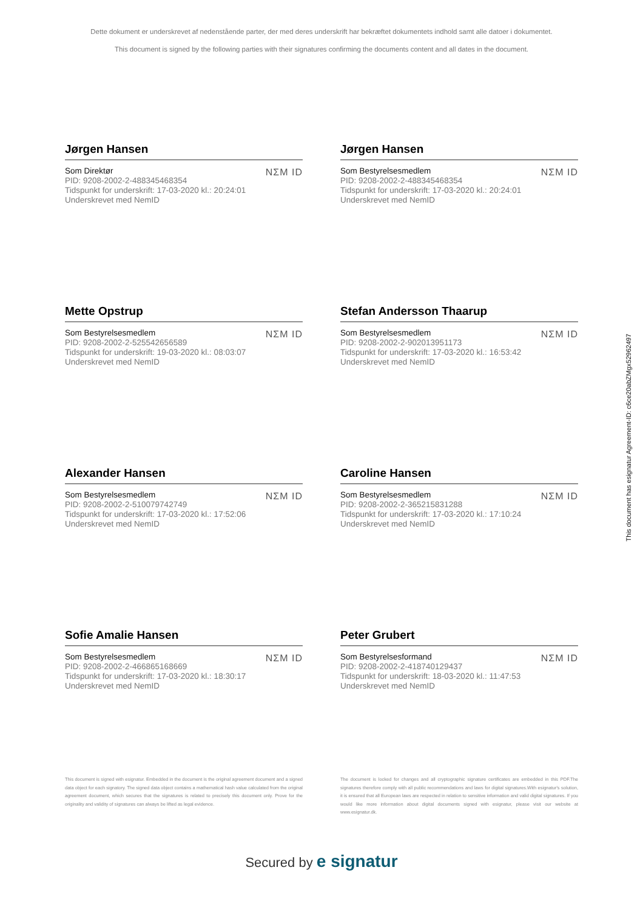Dette dokument er underskrevet af nedenstående parter, der med deres underskrift har bekræftet dokumentets indhold samt alle datoer i dokumentet.
This document is signed by the following parties with their signatures confirming the documents content and all dates in the document.
Jørgen Hansen
Som Direktør
PID: 9208-2002-2-488345468354
Tidspunkt for underskrift: 17-03-2020 kl.: 20:24:01
Underskrevet med NemID
NΣM ID
Jørgen Hansen
Som Bestyrelsesmedlem
PID: 9208-2002-2-488345468354
Tidspunkt for underskrift: 17-03-2020 kl.: 20:24:01
Underskrevet med NemID
NΣM ID
Mette Opstrup
Som Bestyrelsesmedlem
PID: 9208-2002-2-525542656589
Tidspunkt for underskrift: 19-03-2020 kl.: 08:03:07
Underskrevet med NemID
NΣM ID
Stefan Andersson Thaarup
Som Bestyrelsesmedlem
PID: 9208-2002-2-902013951173
Tidspunkt for underskrift: 17-03-2020 kl.: 16:53:42
Underskrevet med NemID
NΣM ID
Alexander Hansen
Som Bestyrelsesmedlem
PID: 9208-2002-2-510079742749
Tidspunkt for underskrift: 17-03-2020 kl.: 17:52:06
Underskrevet med NemID
NΣM ID
Caroline Hansen
Som Bestyrelsesmedlem
PID: 9208-2002-2-365215831288
Tidspunkt for underskrift: 17-03-2020 kl.: 17:10:24
Underskrevet med NemID
NΣM ID
Sofie Amalie Hansen
Som Bestyrelsesmedlem
PID: 9208-2002-2-466865168669
Tidspunkt for underskrift: 17-03-2020 kl.: 18:30:17
Underskrevet med NemID
NΣM ID
Peter Grubert
Som Bestyrelsesformand
PID: 9208-2002-2-418740129437
Tidspunkt for underskrift: 18-03-2020 kl.: 11:47:53
Underskrevet med NemID
NΣM ID
This document is signed with esignatur. Embedded in the document is the original agreement document and a signed data object for each signatory. The signed data object contains a mathematical hash value calculated from the original agreement document, which secures that the signatures is related to precisely this document only. Prove for the originality and validity of signatures can always be lifted as legal evidence.
The document is locked for changes and all cryptographic signature certificates are embedded in this PDF.The signatures therefore comply with all public recommendations and laws for digital signatures.With esignatur's solution, it is ensured that all European laws are respected in relation to sensitive information and valid digital signatures. If you would like more information about digital documents signed with esignatur, please visit our website at www.esignatur.dk.
Secured by e signatur
This document has esignatur Agreement-ID: c6ce20abZMgx52962497